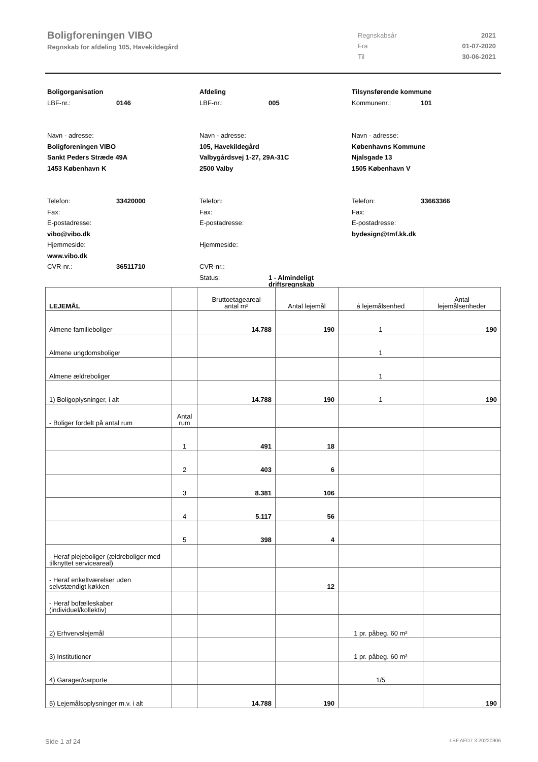Boligforeningen VIBO
Regnskab for afdeling 105, Havekildegård
| Regnskabsår | 2021 |
| Fra | 01-07-2020 |
| Til | 30-06-2021 |
Boligorganisation
LBF-nr.: 0146
Navn - adresse:
Boligforeningen VIBO
Sankt Peders Stræde 49A
1453 København K
Telefon: 33420000
Fax:
E-postadresse:
vibo@vibo.dk
Hjemmeside:
www.vibo.dk
CVR-nr.: 36511710
Afdeling
LBF-nr.: 005
Navn - adresse:
105, Havekildegård
Valbygårdsvej 1-27, 29A-31C
2500 Valby
Telefon:
Fax:
E-postadresse:
Hjemmeside:
CVR-nr.:
Status: 1 - Almindeligt
driftsregnskab
Tilsynsførende kommune
Kommunenr.: 101
Navn - adresse:
Københavns Kommune
Njalsgade 13
1505 København V
Telefon: 33663366
Fax:
E-postadresse:
bydesign@tmf.kk.dk
| LEJEMÅL | | Bruttoetageareal antal m² | Antal lejemål | á lejemålsenhed | Antal lejemålsenheder |
| --- | --- | --- | --- | --- | --- |
| Almene familieboliger | | 14.788 | 190 | 1 | 190 |
| Almene ungdomsboliger | | | | 1 | |
| Almene ældreboliger | | | | 1 | |
| 1) Boligoplysninger, i alt | | 14.788 | 190 | 1 | 190 |
| - Boliger fordelt på antal rum | Antal rum | | | | |
| | 1 | 491 | 18 | | |
| | 2 | 403 | 6 | | |
| | 3 | 8.381 | 106 | | |
| | 4 | 5.117 | 56 | | |
| | 5 | 398 | 4 | | |
| - Heraf plejeboliger (ældreboliger med tilknyttet serviceareal) | | | | | |
| - Heraf enkeltværelser uden selvstændigt køkken | | | 12 | | |
| - Heraf bofælleskaber (individuel/kollektiv) | | | | | |
| 2) Erhvervslejemål | | | | 1 pr. påbeg. 60 m² | |
| 3) Institutioner | | | | 1 pr. påbeg. 60 m² | |
| 4) Garager/carporte | | | | 1/5 | |
| 5) Lejemålsoplysninger m.v. i alt | | 14.788 | 190 | | 190 |
Side 1 af 24 LBF.AFD7.3.20220906